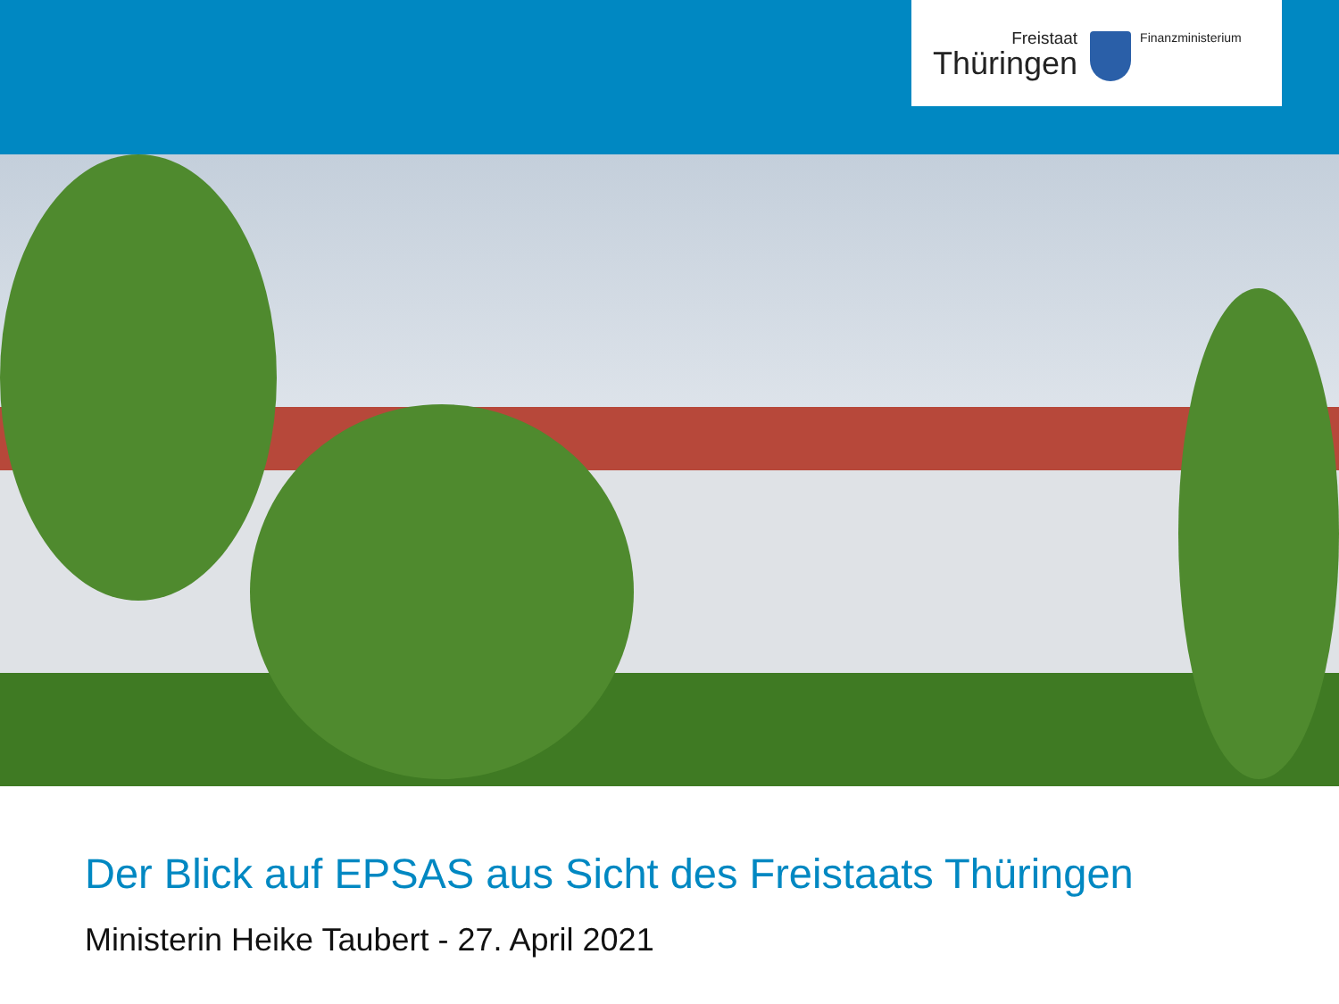Freistaat
Thüringen
Finanzministerium
Der Blick auf EPSAS aus Sicht des Freistaats Thüringen
Ministerin Heike Taubert - 27. April 2021